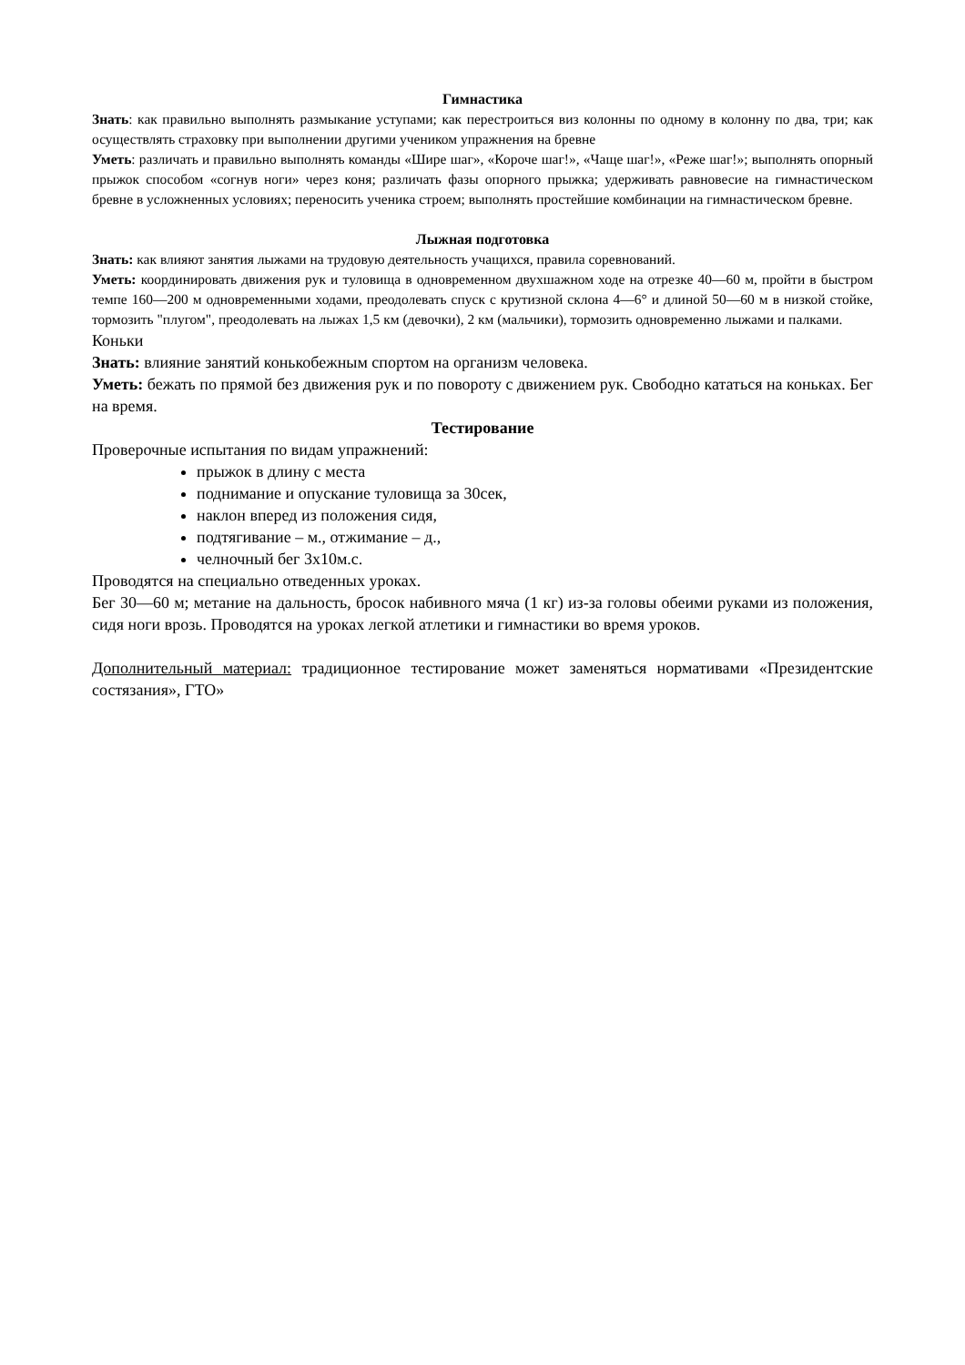Гимнастика
Знать: как правильно выполнять размыкание уступами; как перестроиться виз колонны по одному в колонну по два, три; как осуществлять страховку при выполнении другими учеником упражнения на бревне
Уметь: различать и правильно выполнять команды «Шире шаг», «Короче шаг!», «Чаще шаг!», «Реже шаг!»; выполнять опорный прыжок способом «согнув ноги» через коня; различать фазы опорного прыжка; удерживать равновесие на гимнастическом бревне в усложненных условиях; переносить ученика строем; выполнять простейшие комбинации на гимнастическом бревне.
Лыжная подготовка
Знать: как влияют занятия лыжами на трудовую деятельность учащихся, правила соревнований.
Уметь: координировать движения рук и туловища в одновременном двухшажном ходе на отрезке 40—60 м, пройти в быстром темпе 160—200 м одновременными ходами, преодолевать спуск с крутизной склона 4—6° и длиной 50—60 м в низкой стойке, тормозить "плугом", преодолевать на лыжах 1,5 км (девочки), 2 км (мальчики), тормозить одновременно лыжами и палками.
Коньки
Знать: влияние занятий конькобежным спортом на организм человека.
Уметь: бежать по прямой без движения рук и по повороту с движением рук. Свободно кататься на коньках. Бег на время.
Тестирование
Проверочные испытания по видам упражнений:
прыжок в длину с места
поднимание и опускание туловища за 30сек,
наклон вперед из положения сидя,
подтягивание – м., отжимание – д.,
челночный бег 3х10м.с.
Проводятся на специально отведенных уроках.
Бег 30—60 м; метание на дальность, бросок набивного мяча (1 кг) из-за головы обеими руками из положения, сидя ноги врозь. Проводятся на уроках легкой атлетики и гимнастики во время уроков.
Дополнительный материал: традиционное тестирование может заменяться нормативами «Президентские состязания», ГТО»